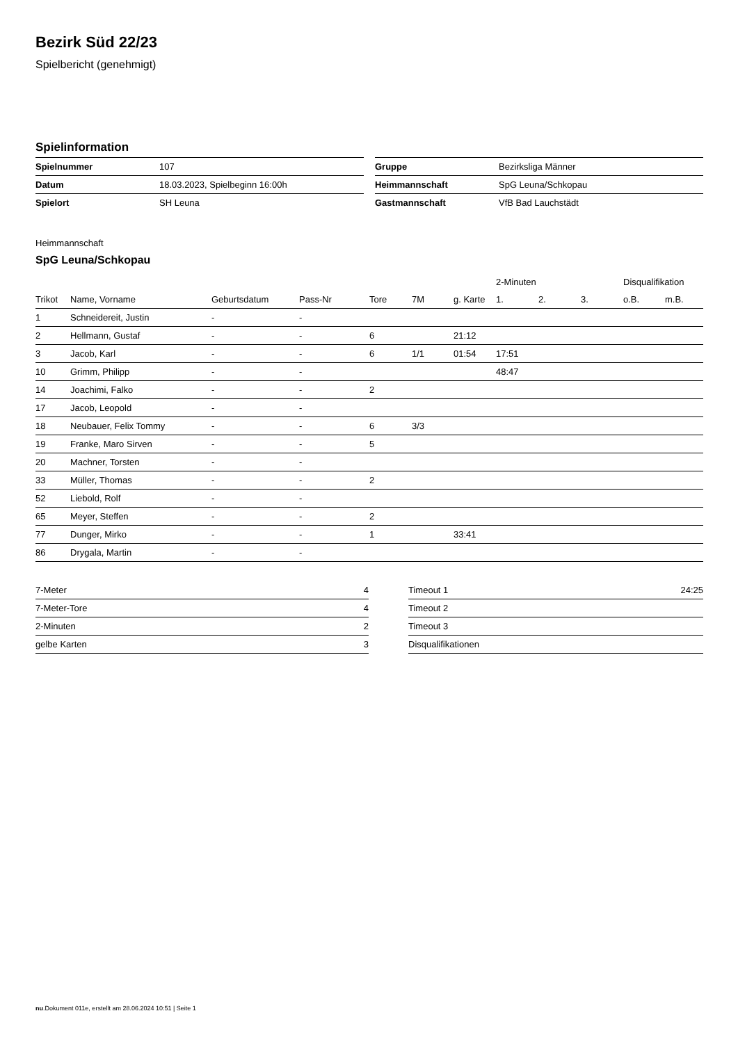Bezirk Süd 22/23
Spielbericht (genehmigt)
Spielinformation
| Spielnummer | 107 |
| Datum | 18.03.2023, Spielbeginn 16:00h |
| Spielort | SH Leuna |
| Gruppe | Bezirksliga Männer |
| Heimmannschaft | SpG Leuna/Schkopau |
| Gastmannschaft | VfB Bad Lauchstädt |
Heimmannschaft
SpG Leuna/Schkopau
| | | | | | | | 2-Minuten | | | Disqualifikation | |
| --- | --- | --- | --- | --- | --- | --- | --- | --- | --- | --- | --- |
| Trikot | Name, Vorname | Geburtsdatum | Pass-Nr | Tore | 7M | g. Karte | 1. | 2. | 3. | o.B. | m.B. |
| 1 | Schneidereit, Justin | - | - | | | | | | | | |
| 2 | Hellmann, Gustaf | - | - | 6 | | 21:12 | | | | | |
| 3 | Jacob, Karl | - | - | 6 | 1/1 | 01:54 | 17:51 | | | | |
| 10 | Grimm, Philipp | - | - | | | | 48:47 | | | | |
| 14 | Joachimi, Falko | - | - | 2 | | | | | | | |
| 17 | Jacob, Leopold | - | - | | | | | | | | |
| 18 | Neubauer, Felix Tommy | - | - | 6 | 3/3 | | | | | | |
| 19 | Franke, Maro Sirven | - | - | 5 | | | | | | | |
| 20 | Machner, Torsten | - | - | | | | | | | | |
| 33 | Müller, Thomas | - | - | 2 | | | | | | | |
| 52 | Liebold, Rolf | - | - | | | | | | | | |
| 65 | Meyer, Steffen | - | - | 2 | | | | | | | |
| 77 | Dunger, Mirko | - | - | 1 | | 33:41 | | | | | |
| 86 | Drygala, Martin | - | - | | | | | | | | |
| 7-Meter | 4 |
| 7-Meter-Tore | 4 |
| 2-Minuten | 2 |
| gelbe Karten | 3 |
| Timeout 1 | 24:25 |
| Timeout 2 | |
| Timeout 3 | |
| Disqualifikationen | |
nu.Dokument 011e, erstellt am 28.06.2024 10:51 | Seite 1